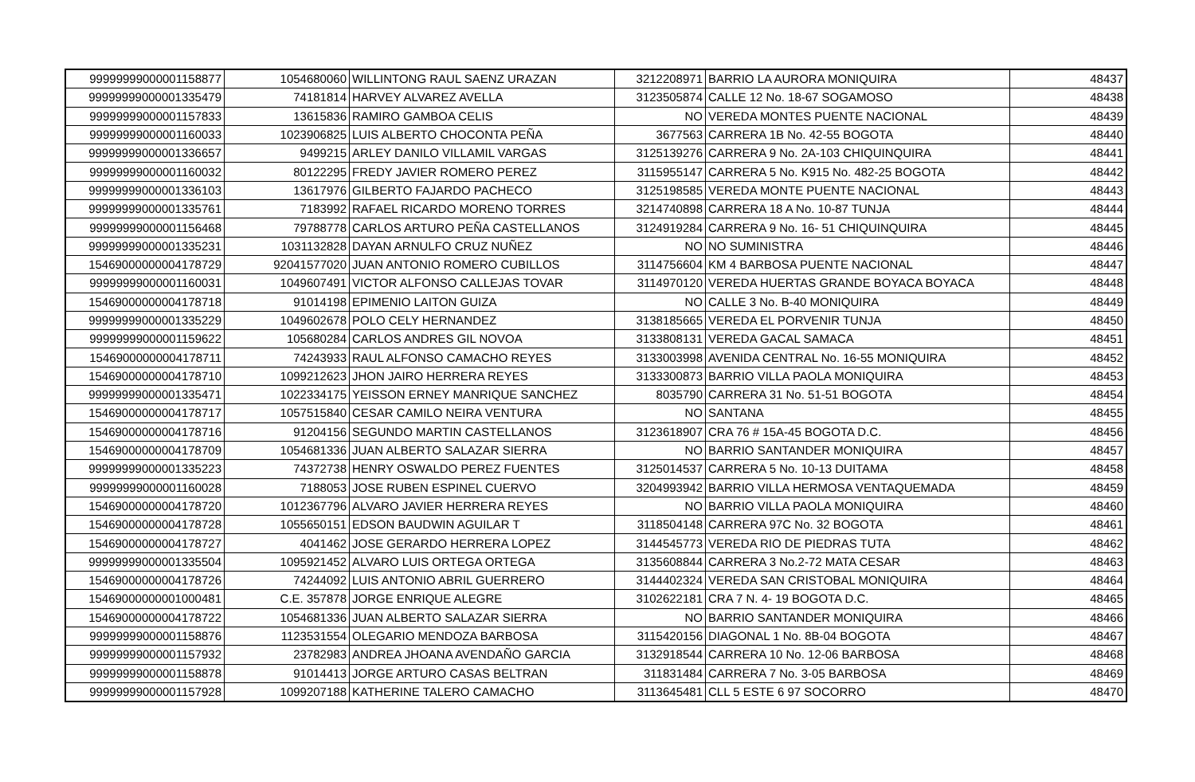| 99999999000001158877 | 1054680060 | WILLINTONG RAUL SAENZ URAZAN | 3212208971 | BARRIO LA AURORA MONIQUIRA | 48437 |
| 99999999000001335479 | 74181814 | HARVEY ALVAREZ AVELLA | 3123505874 | CALLE 12 No. 18-67 SOGAMOSO | 48438 |
| 99999999000001157833 | 13615836 | RAMIRO GAMBOA CELIS | NO | VEREDA MONTES PUENTE NACIONAL | 48439 |
| 99999999000001160033 | 1023906825 | LUIS ALBERTO CHOCONTA PEÑA | 3677563 | CARRERA 1B No. 42-55 BOGOTA | 48440 |
| 99999999000001336657 | 9499215 | ARLEY DANILO VILLAMIL VARGAS | 3125139276 | CARRERA 9 No. 2A-103 CHIQUINQUIRA | 48441 |
| 99999999000001160032 | 80122295 | FREDY JAVIER ROMERO PEREZ | 3115955147 | CARRERA 5 No. K915 No. 482-25 BOGOTA | 48442 |
| 99999999000001336103 | 13617976 | GILBERTO FAJARDO PACHECO | 3125198585 | VEREDA MONTE PUENTE NACIONAL | 48443 |
| 99999999000001335761 | 7183992 | RAFAEL RICARDO MORENO TORRES | 3214740898 | CARRERA 18 A No. 10-87 TUNJA | 48444 |
| 99999999000001156468 | 79788778 | CARLOS ARTURO PEÑA CASTELLANOS | 3124919284 | CARRERA 9 No. 16- 51 CHIQUINQUIRA | 48445 |
| 99999999000001335231 | 1031132828 | DAYAN ARNULFO CRUZ NUÑEZ | NO | NO SUMINISTRA | 48446 |
| 15469000000004178729 | 92041577020 | JUAN ANTONIO ROMERO CUBILLOS | 3114756604 | KM 4 BARBOSA PUENTE NACIONAL | 48447 |
| 99999999000001160031 | 1049607491 | VICTOR ALFONSO CALLEJAS TOVAR | 3114970120 | VEREDA HUERTAS GRANDE BOYACA BOYACA | 48448 |
| 15469000000004178718 | 91014198 | EPIMENIO LAITON GUIZA | NO | CALLE 3 No. B-40 MONIQUIRA | 48449 |
| 99999999000001335229 | 1049602678 | POLO CELY HERNANDEZ | 3138185665 | VEREDA EL PORVENIR TUNJA | 48450 |
| 99999999000001159622 | 105680284 | CARLOS ANDRES GIL NOVOA | 3133808131 | VEREDA GACAL SAMACA | 48451 |
| 15469000000004178711 | 74243933 | RAUL ALFONSO CAMACHO REYES | 3133003998 | AVENIDA CENTRAL No. 16-55 MONIQUIRA | 48452 |
| 15469000000004178710 | 1099212623 | JHON JAIRO HERRERA REYES | 3133300873 | BARRIO VILLA PAOLA MONIQUIRA | 48453 |
| 99999999000001335471 | 1022334175 | YEISSON ERNEY MANRIQUE SANCHEZ | 8035790 | CARRERA 31 No. 51-51 BOGOTA | 48454 |
| 15469000000004178717 | 1057515840 | CESAR CAMILO NEIRA VENTURA | NO | SANTANA | 48455 |
| 15469000000004178716 | 91204156 | SEGUNDO MARTIN CASTELLANOS | 3123618907 | CRA 76 # 15A-45 BOGOTA D.C. | 48456 |
| 15469000000004178709 | 1054681336 | JUAN ALBERTO SALAZAR SIERRA | NO | BARRIO SANTANDER MONIQUIRA | 48457 |
| 99999999000001335223 | 74372738 | HENRY OSWALDO PEREZ FUENTES | 3125014537 | CARRERA 5 No. 10-13 DUITAMA | 48458 |
| 99999999000001160028 | 7188053 | JOSE RUBEN ESPINEL CUERVO | 3204993942 | BARRIO VILLA HERMOSA VENTAQUEMADA | 48459 |
| 15469000000004178720 | 1012367796 | ALVARO JAVIER HERRERA REYES | NO | BARRIO VILLA PAOLA MONIQUIRA | 48460 |
| 15469000000004178728 | 1055650151 | EDSON BAUDWIN AGUILAR T | 3118504148 | CARRERA 97C No. 32 BOGOTA | 48461 |
| 15469000000004178727 | 4041462 | JOSE GERARDO HERRERA LOPEZ | 3144545773 | VEREDA RIO DE PIEDRAS TUTA | 48462 |
| 99999999000001335504 | 1095921452 | ALVARO LUIS ORTEGA ORTEGA | 3135608844 | CARRERA 3 No.2-72 MATA CESAR | 48463 |
| 15469000000004178726 | 74244092 | LUIS ANTONIO ABRIL GUERRERO | 3144402324 | VEREDA SAN CRISTOBAL MONIQUIRA | 48464 |
| 15469000000001000481 | C.E. 357878 | JORGE ENRIQUE ALEGRE | 3102622181 | CRA 7 N. 4- 19 BOGOTA D.C. | 48465 |
| 15469000000004178722 | 1054681336 | JUAN ALBERTO SALAZAR SIERRA | NO | BARRIO SANTANDER MONIQUIRA | 48466 |
| 99999999000001158876 | 1123531554 | OLEGARIO MENDOZA BARBOSA | 3115420156 | DIAGONAL 1 No. 8B-04 BOGOTA | 48467 |
| 99999999000001157932 | 23782983 | ANDREA JHOANA AVENDAÑO GARCIA | 3132918544 | CARRERA 10 No. 12-06 BARBOSA | 48468 |
| 99999999000001158878 | 91014413 | JORGE ARTURO CASAS BELTRAN | 311831484 | CARRERA 7 No. 3-05 BARBOSA | 48469 |
| 99999999000001157928 | 1099207188 | KATHERINE TALERO CAMACHO | 3113645481 | CLL 5 ESTE 6 97 SOCORRO | 48470 |